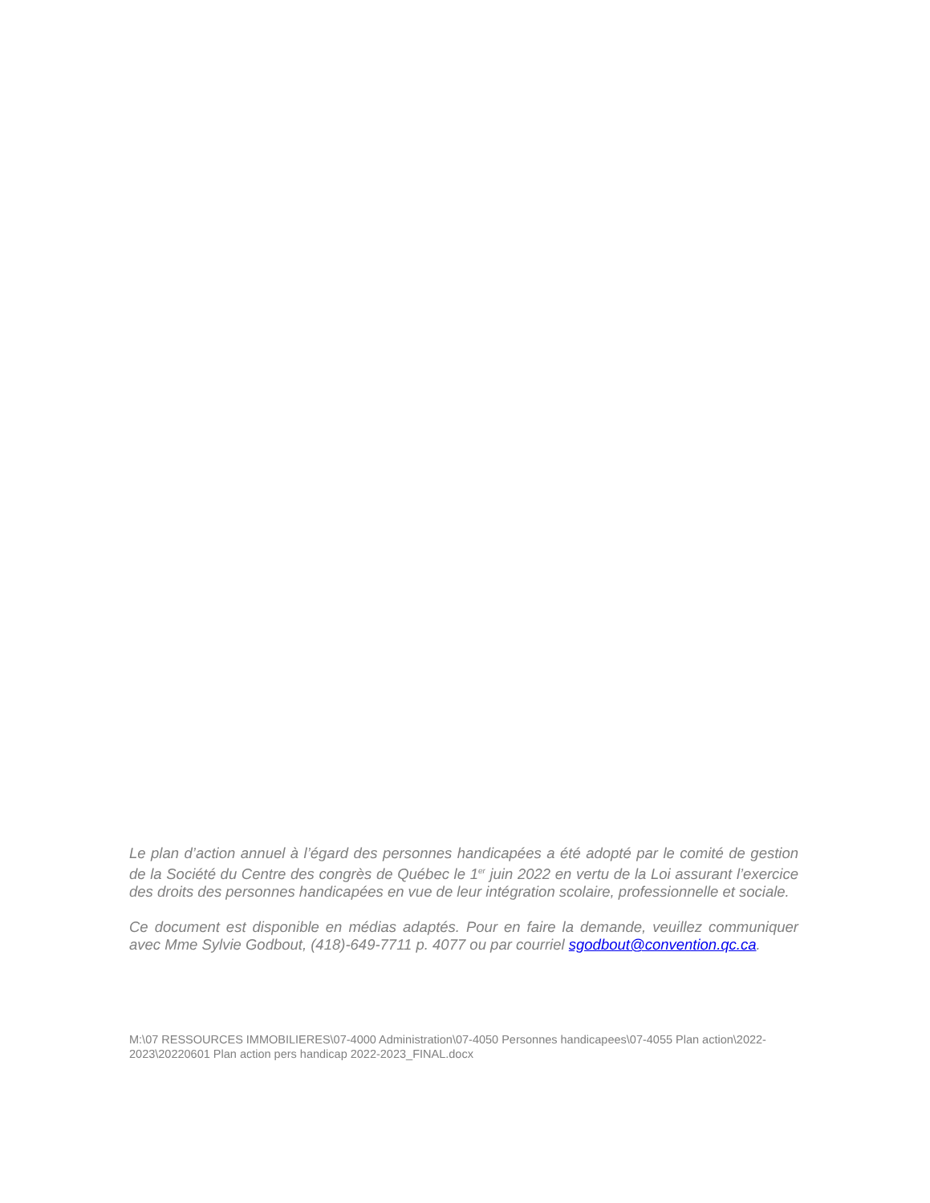Le plan d’action annuel à l’égard des personnes handicapées a été adopté par le comité de gestion de la Société du Centre des congrès de Québec le 1<sup>er</sup> juin 2022 en vertu de la Loi assurant l’exercice des droits des personnes handicapées en vue de leur intégration scolaire, professionnelle et sociale.
Ce document est disponible en médias adaptés. Pour en faire la demande, veuillez communiquer avec Mme Sylvie Godbout, (418)-649-7711 p. 4077 ou par courriel sgodbout@convention.qc.ca.
M:\07 RESSOURCES IMMOBILIERES\07-4000 Administration\07-4050 Personnes handicapees\07-4055 Plan action\2022-2023\20220601 Plan action pers handicap 2022-2023_FINAL.docx